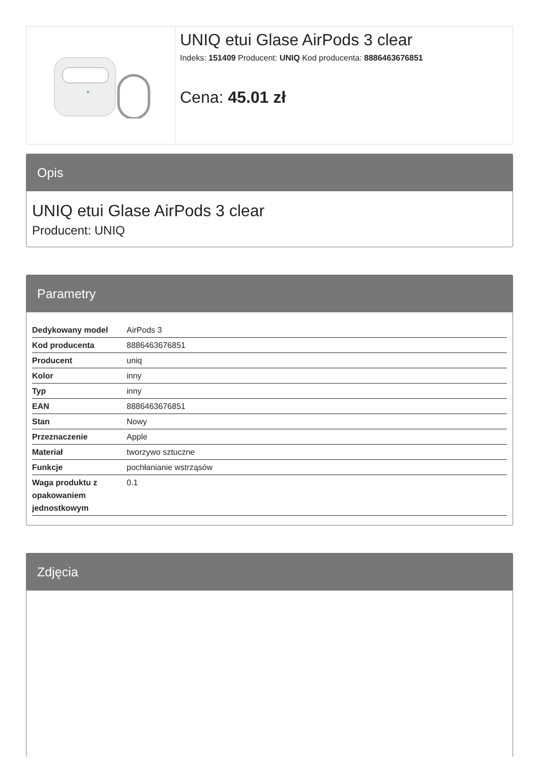UNIQ etui Glase AirPods 3 clear
Indeks: 151409 Producent: UNIQ Kod producenta: 8886463676851
Cena: 45.01 zł
Opis
UNIQ etui Glase AirPods 3 clear
Producent: UNIQ
Parametry
| Dedykowany model | AirPods 3 |
| Kod producenta | 8886463676851 |
| Producent | uniq |
| Kolor | inny |
| Typ | inny |
| EAN | 8886463676851 |
| Stan | Nowy |
| Przeznaczenie | Apple |
| Materiał | tworzywo sztuczne |
| Funkcje | pochłanianie wstrząsów |
| Waga produktu z opakowaniem jednostkowym | 0.1 |
Zdjęcia